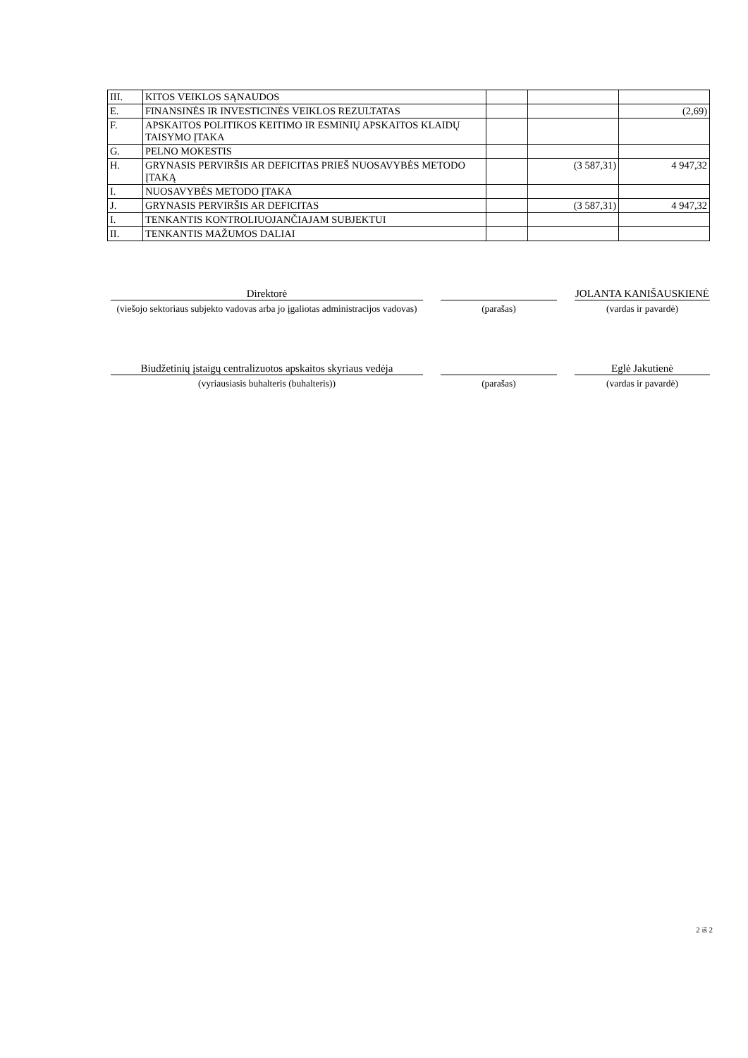| III. | KITOS VEIKLOS SĄNAUDOS | | | |
| E. | FINANSINĖS IR INVESTICINĖS VEIKLOS REZULTATAS | | | (2,69) |
| F. | APSKAITOS POLITIKOS KEITIMO IR ESMINIŲ APSKAITOS KLAIDŲ TAISYMO ĮTAKA | | | |
| G. | PELNO MOKESTIS | | | |
| H. | GRYNASIS PERVIRŠIS AR DEFICITAS PRIEŠ NUOSAVYBĖS METODO ĮTAKĄ | | (3 587,31) | 4 947,32 |
| I. | NUOSAVYBĖS METODO ĮTAKA | | | |
| J. | GRYNASIS PERVIRŠIS AR DEFICITAS | | (3 587,31) | 4 947,32 |
| I. | TENKANTIS KONTROLIUOJANČIAJAM SUBJEKTUI | | | |
| II. | TENKANTIS MAŽUMOS DALIAI | | | |
Direktorė
(viešojo sektoriaus subjekto vadovas arba jo įgaliotas administracijos vadovas)
(parašas)
JOLANTA KANIŠAUSKIENĖ
(vardas ir pavardė)
Biudžetinių įstaigų centralizuotos apskaitos skyriaus vedėja
(vyriausiasis buhalteris (buhalteris))
(parašas)
Eglė Jakutienė
(vardas ir pavardė)
2 iš 2